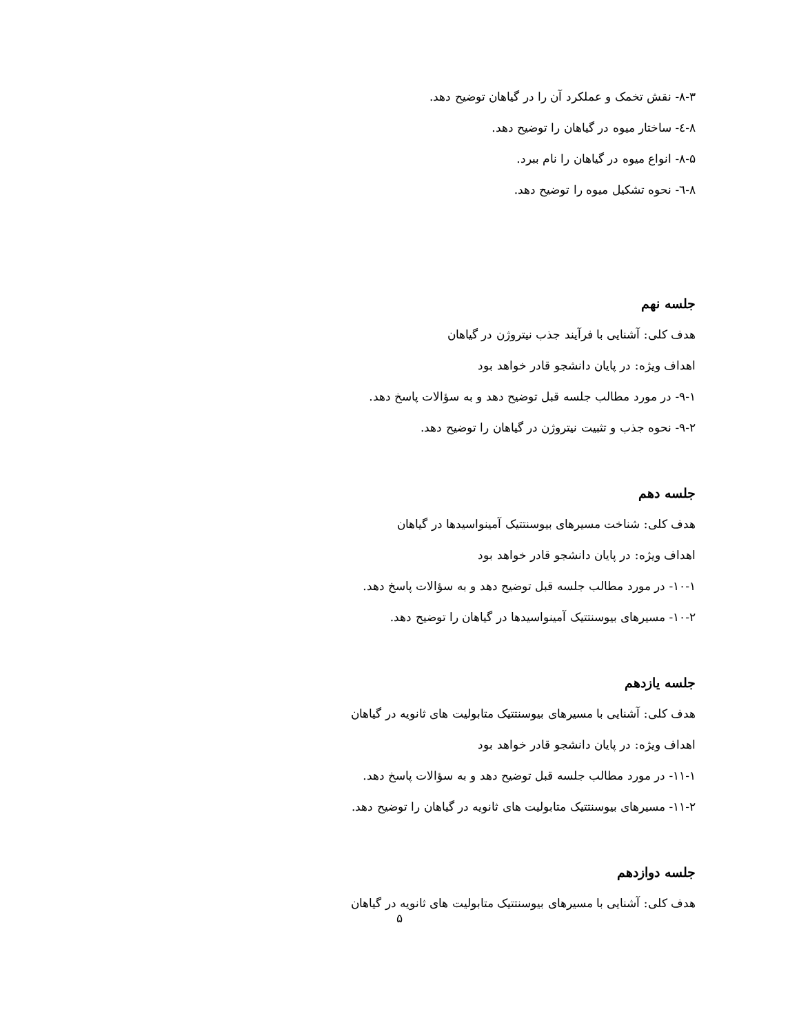۸-۳- نقش تخمک و عملکرد آن را در گیاهان توضیح دهد.
۸-٤- ساختار میوه در گیاهان را توضیح دهد.
۸-۵- انواع میوه در گیاهان را نام ببرد.
۸-٦- نحوه تشکیل میوه را توضیح دهد.
جلسه نهم
هدف کلی: آشنایی با فرآیند جذب نیتروژن در گیاهان
اهداف ویژه: در پایان دانشجو قادر خواهد بود
۹-۱- در مورد مطالب جلسه قبل توضیح دهد و به سؤالات پاسخ دهد.
۹-۲- نحوه جذب و تثبیت نیتروژن در گیاهان را توضیح دهد.
جلسه دهم
هدف کلی: شناخت مسیرهای بیوسنتتیک آمینواسیدها در گیاهان
اهداف ویژه: در پایان دانشجو قادر خواهد بود
۱۰-۱- در مورد مطالب جلسه قبل توضیح دهد و به سؤالات پاسخ دهد.
۱۰-۲- مسیرهای بیوسنتتیک آمینواسیدها در گیاهان را توضیح دهد.
جلسه یازدهم
هدف کلی: آشنایی با مسیرهای بیوسنتتیک متابولیت های ثانویه در گیاهان
اهداف ویژه: در پایان دانشجو قادر خواهد بود
۱۱-۱- در مورد مطالب جلسه قبل توضیح دهد و به سؤالات پاسخ دهد.
۱۱-۲- مسیرهای بیوسنتتیک متابولیت های ثانویه در گیاهان را توضیح دهد.
جلسه دوازدهم
هدف کلی: آشنایی با مسیرهای بیوسنتتیک متابولیت های ثانویه در گیاهان
۵